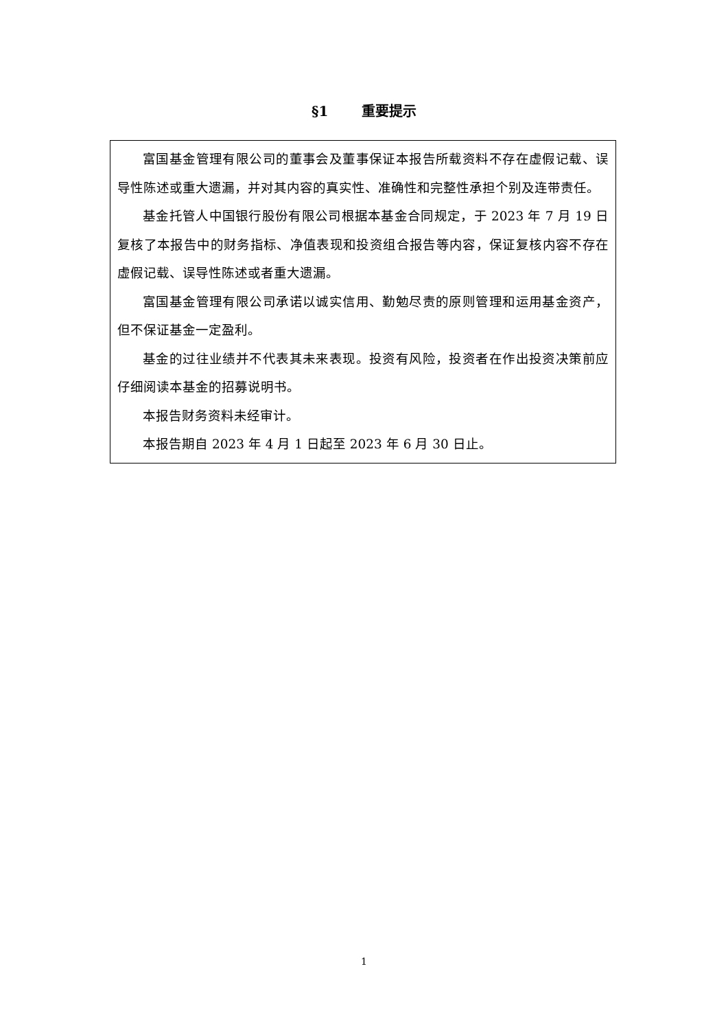§1 重要提示
富国基金管理有限公司的董事会及董事保证本报告所载资料不存在虚假记载、误导性陈述或重大遗漏，并对其内容的真实性、准确性和完整性承担个别及连带责任。
基金托管人中国银行股份有限公司根据本基金合同规定，于 2023 年 7 月 19 日复核了本报告中的财务指标、净值表现和投资组合报告等内容，保证复核内容不存在虚假记载、误导性陈述或者重大遗漏。
富国基金管理有限公司承诺以诚实信用、勤勉尽责的原则管理和运用基金资产，但不保证基金一定盈利。
基金的过往业绩并不代表其未来表现。投资有风险，投资者在作出投资决策前应仔细阅读本基金的招募说明书。
本报告财务资料未经审计。
本报告期自 2023 年 4 月 1 日起至 2023 年 6 月 30 日止。
1